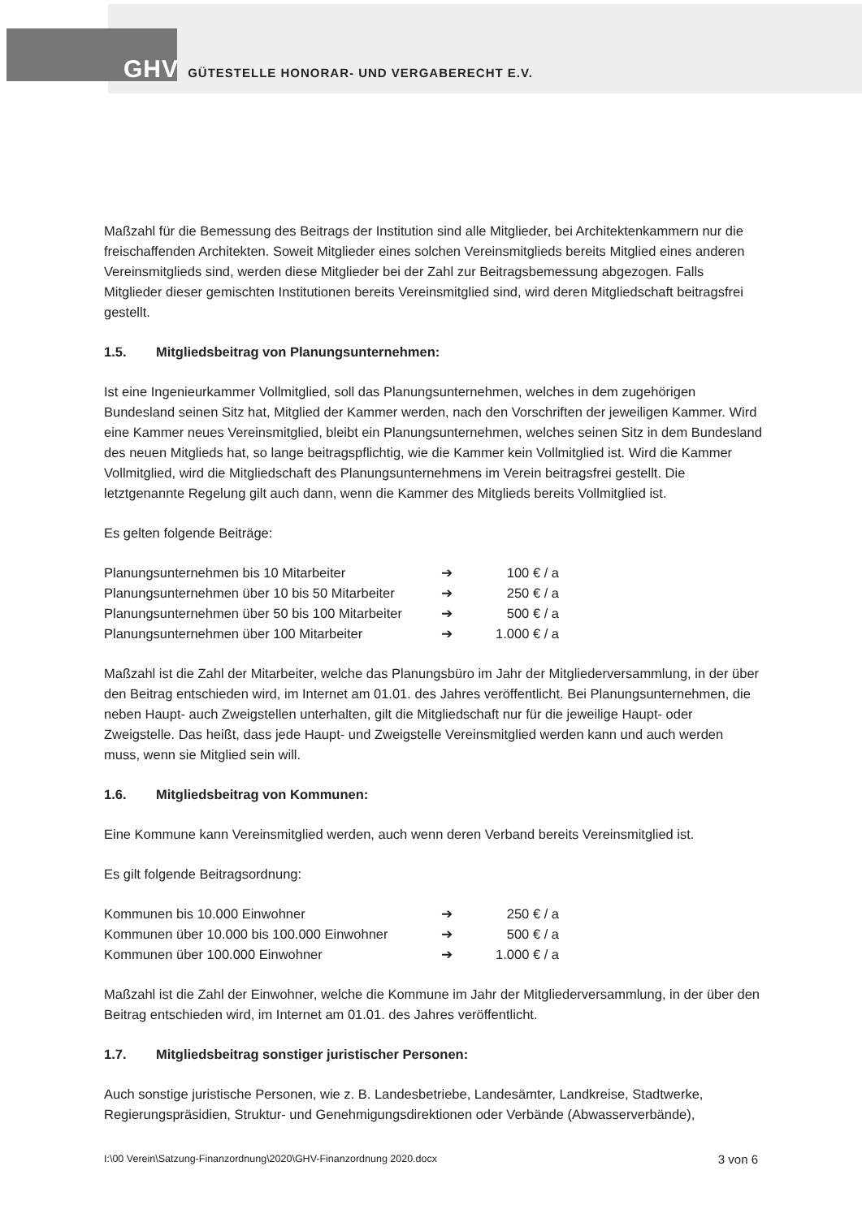GHV GÜTESTELLE HONORAR- UND VERGABERECHT E.V.
Maßzahl für die Bemessung des Beitrags der Institution sind alle Mitglieder, bei Architektenkammern nur die freischaffenden Architekten. Soweit Mitglieder eines solchen Vereinsmitglieds bereits Mitglied eines anderen Vereinsmitglieds sind, werden diese Mitglieder bei der Zahl zur Beitragsbemessung abgezogen. Falls Mitglieder dieser gemischten Institutionen bereits Vereinsmitglied sind, wird deren Mitgliedschaft beitragsfrei gestellt.
1.5. Mitgliedsbeitrag von Planungsunternehmen:
Ist eine Ingenieurkammer Vollmitglied, soll das Planungsunternehmen, welches in dem zugehörigen Bundesland seinen Sitz hat, Mitglied der Kammer werden, nach den Vorschriften der jeweiligen Kammer. Wird eine Kammer neues Vereinsmitglied, bleibt ein Planungsunternehmen, welches seinen Sitz in dem Bundesland des neuen Mitglieds hat, so lange beitragspflichtig, wie die Kammer kein Vollmitglied ist. Wird die Kammer Vollmitglied, wird die Mitgliedschaft des Planungsunternehmens im Verein beitragsfrei gestellt. Die letztgenannte Regelung gilt auch dann, wenn die Kammer des Mitglieds bereits Vollmitglied ist.
Es gelten folgende Beiträge:
| Planungsunternehmen bis 10 Mitarbeiter | ➔ | 100 € / a |
| Planungsunternehmen über 10 bis 50 Mitarbeiter | ➔ | 250 € / a |
| Planungsunternehmen über 50 bis 100 Mitarbeiter | ➔ | 500 € / a |
| Planungsunternehmen über 100 Mitarbeiter | ➔ | 1.000 € / a |
Maßzahl ist die Zahl der Mitarbeiter, welche das Planungsbüro im Jahr der Mitgliederversammlung, in der über den Beitrag entschieden wird, im Internet am 01.01. des Jahres veröffentlicht. Bei Planungsunternehmen, die neben Haupt- auch Zweigstellen unterhalten, gilt die Mitgliedschaft nur für die jeweilige Haupt- oder Zweigstelle. Das heißt, dass jede Haupt- und Zweigstelle Vereinsmitglied werden kann und auch werden muss, wenn sie Mitglied sein will.
1.6. Mitgliedsbeitrag von Kommunen:
Eine Kommune kann Vereinsmitglied werden, auch wenn deren Verband bereits Vereinsmitglied ist.
Es gilt folgende Beitragsordnung:
| Kommunen bis 10.000 Einwohner | ➔ | 250 € / a |
| Kommunen über 10.000 bis 100.000 Einwohner | ➔ | 500 € / a |
| Kommunen über 100.000 Einwohner | ➔ | 1.000 € / a |
Maßzahl ist die Zahl der Einwohner, welche die Kommune im Jahr der Mitgliederversammlung, in der über den Beitrag entschieden wird, im Internet am 01.01. des Jahres veröffentlicht.
1.7. Mitgliedsbeitrag sonstiger juristischer Personen:
Auch sonstige juristische Personen, wie z. B. Landesbetriebe, Landesämter, Landkreise, Stadtwerke, Regierungspräsidien, Struktur- und Genehmigungsdirektionen oder Verbände (Abwasserverbände),
I:\00 Verein\Satzung-Finanzordnung\2020\GHV-Finanzordnung 2020.docx 3 von 6